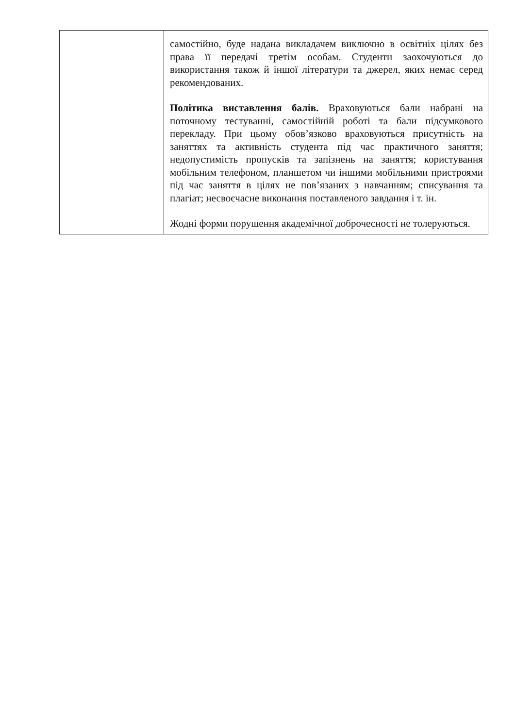| | самостійно, буде надана викладачем виключно в освітніх цілях без права її передачі третім особам. Студенти заохочуються до використання також й іншої літератури та джерел, яких немає серед рекомендованих. Політика виставлення балів. Враховуються бали набрані на поточному тестуванні, самостійній роботі та бали підсумкового перекладу. При цьому обов’язково враховуються присутність на заняттях та активність студента під час практичного заняття; недопустимість пропусків та запізнень на заняття; користування мобільним телефоном, планшетом чи іншими мобільними пристроями під час заняття в цілях не пов’язаних з навчанням; списування та плагіат; несвоєчасне виконання поставленого завдання і т. ін. Жодні форми порушення академічної доброчесності не толеруються. |